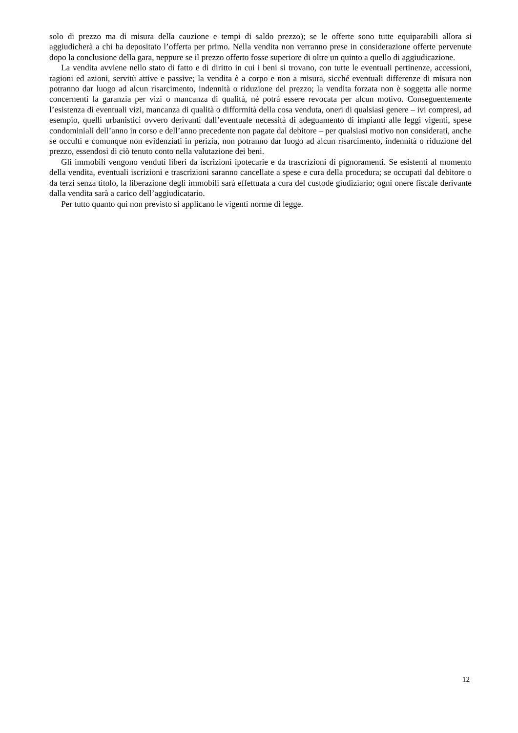solo di prezzo ma di misura della cauzione e tempi di saldo prezzo); se le offerte sono tutte equiparabili allora si aggiudicherà a chi ha depositato l’offerta per primo. Nella vendita non verranno prese in considerazione offerte pervenute dopo la conclusione della gara, neppure se il prezzo offerto fosse superiore di oltre un quinto a quello di aggiudicazione.
La vendita avviene nello stato di fatto e di diritto in cui i beni si trovano, con tutte le eventuali pertinenze, accessioni, ragioni ed azioni, servitù attive e passive; la vendita è a corpo e non a misura, sicché eventuali differenze di misura non potranno dar luogo ad alcun risarcimento, indennità o riduzione del prezzo; la vendita forzata non è soggetta alle norme concernenti la garanzia per vizi o mancanza di qualità, né potrà essere revocata per alcun motivo. Conseguentemente l’esistenza di eventuali vizi, mancanza di qualità o difformità della cosa venduta, oneri di qualsiasi genere – ivi compresi, ad esempio, quelli urbanistici ovvero derivanti dall’eventuale necessità di adeguamento di impianti alle leggi vigenti, spese condominiali dell’anno in corso e dell’anno precedente non pagate dal debitore – per qualsiasi motivo non considerati, anche se occulti e comunque non evidenziati in perizia, non potranno dar luogo ad alcun risarcimento, indennità o riduzione del prezzo, essendosi di ciò tenuto conto nella valutazione dei beni.
Gli immobili vengono venduti liberi da iscrizioni ipotecarie e da trascrizioni di pignoramenti. Se esistenti al momento della vendita, eventuali iscrizioni e trascrizioni saranno cancellate a spese e cura della procedura; se occupati dal debitore o da terzi senza titolo, la liberazione degli immobili sarà effettuata a cura del custode giudiziario; ogni onere fiscale derivante dalla vendita sarà a carico dell’aggiudicatario.
Per tutto quanto qui non previsto si applicano le vigenti norme di legge.
12